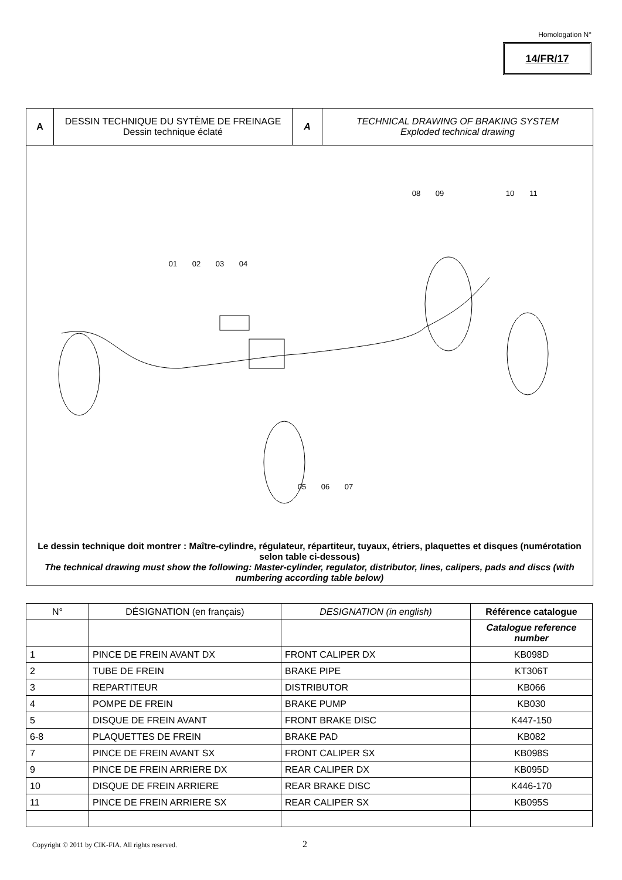Homologation N°
14/FR/17
| A | DESSIN TECHNIQUE DU SYTÈME DE FREINAGE Dessin technique éclaté | A | TECHNICAL DRAWING OF BRAKING SYSTEM Exploded technical drawing |
01
02
03
04
05
06
07
08
09
10
11
Le dessin technique doit montrer : Maître-cylindre, régulateur, répartiteur, tuyaux, étriers, plaquettes et disques (numérotation selon table ci-dessous)
The technical drawing must show the following: Master-cylinder, regulator, distributor, lines, calipers, pads and discs (with numbering according table below)
| N° | DÉSIGNATION (en français) | DESIGNATION (in english) | Référence catalogue |
| | | | Catalogue reference number |
| 1 | PINCE DE FREIN AVANT DX | FRONT CALIPER DX | KB098D |
| 2 | TUBE DE FREIN | BRAKE PIPE | KT306T |
| 3 | REPARTITEUR | DISTRIBUTOR | KB066 |
| 4 | POMPE DE FREIN | BRAKE PUMP | KB030 |
| 5 | DISQUE DE FREIN AVANT | FRONT BRAKE DISC | K447-150 |
| 6-8 | PLAQUETTES DE FREIN | BRAKE PAD | KB082 |
| 7 | PINCE DE FREIN AVANT SX | FRONT CALIPER SX | KB098S |
| 9 | PINCE DE FREIN ARRIERE DX | REAR CALIPER DX | KB095D |
| 10 | DISQUE DE FREIN ARRIERE | REAR BRAKE DISC | K446-170 |
| 11 | PINCE DE FREIN ARRIERE SX | REAR CALIPER SX | KB095S |
Copyright © 2011 by CIK-FIA. All rights reserved.
2